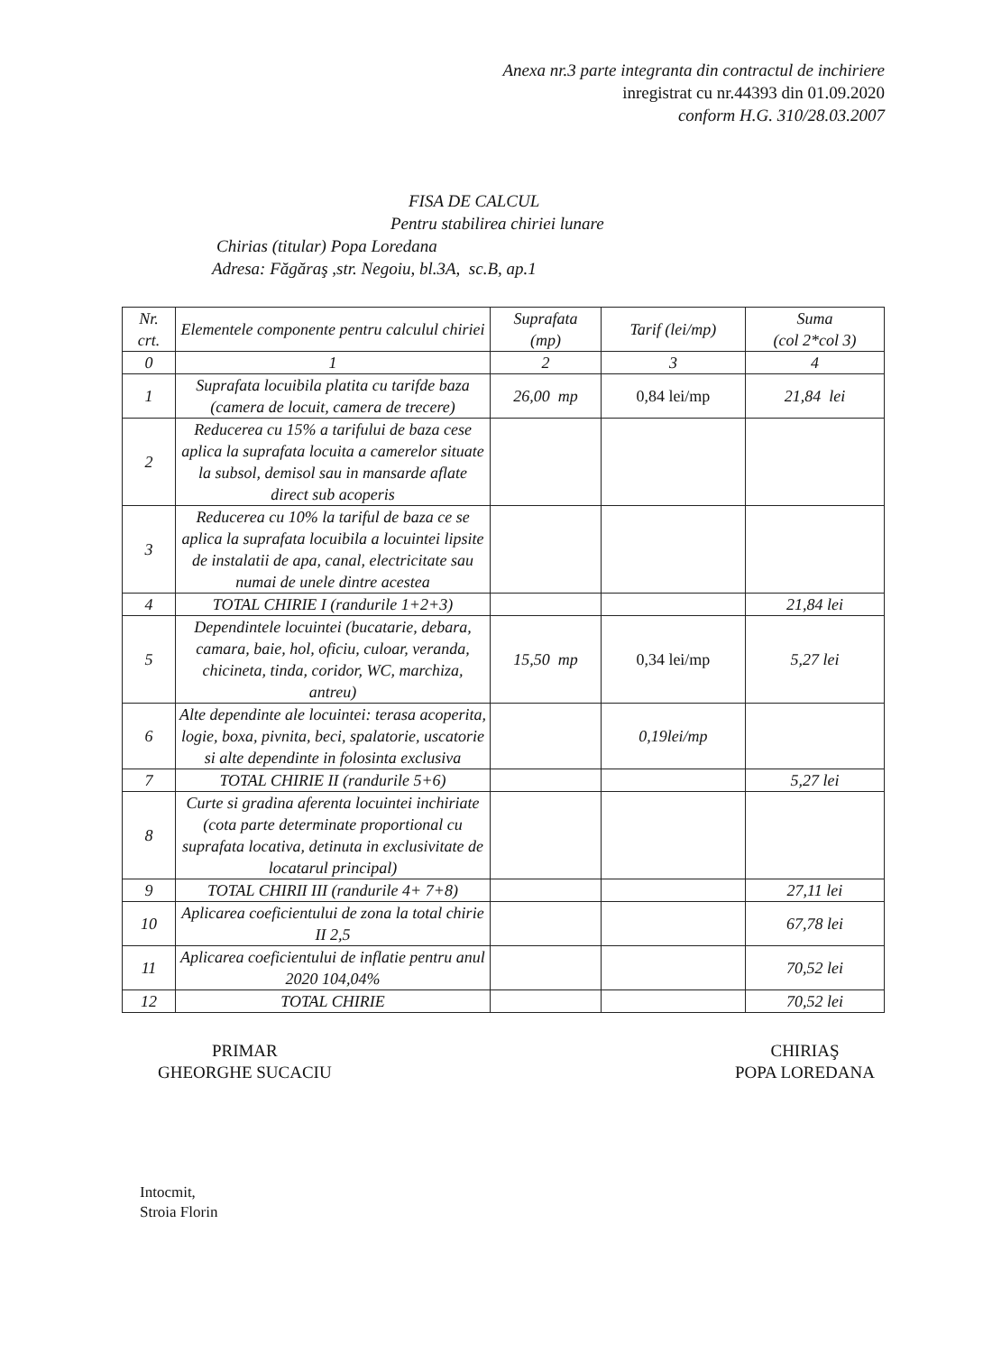Anexa nr.3 parte integranta din contractul de inchiriere
inregistrat cu nr.44393 din 01.09.2020
conform H.G. 310/28.03.2007
FISA DE CALCUL
Pentru stabilirea chiriei lunare
Chirias (titular) Popa Loredana
Adresa: Făgăraş ,str. Negoiu, bl.3A, sc.B, ap.1
| Nr. crt. | Elementele componente pentru calculul chiriei | Suprafata (mp) | Tarif (lei/mp) | Suma (col 2*col 3) |
| --- | --- | --- | --- | --- |
| 0 | 1 | 2 | 3 | 4 |
| 1 | Suprafata locuibila platita cu tarifde baza (camera de locuit, camera de trecere) | 26,00 mp | 0,84 lei/mp | 21,84 lei |
| 2 | Reducerea cu 15% a tarifului de baza cese aplica la suprafata locuita a camerelor situate la subsol, demisol sau in mansarde aflate direct sub acoperis | | | |
| 3 | Reducerea cu 10% la tariful de baza ce se aplica la suprafata locuibila a locuintei lipsite de instalatii de apa, canal, electricitate sau numai de unele dintre acestea | | | |
| 4 | TOTAL CHIRIE I (randurile 1+2+3) | | | 21,84 lei |
| 5 | Dependintele locuintei (bucatarie, debara, camara, baie, hol, oficiu, culoar, veranda, chicineta, tinda, coridor, WC, marchiza, antreu) | 15,50 mp | 0,34 lei/mp | 5,27 lei |
| 6 | Alte dependinte ale locuintei: terasa acoperita, logie, boxa, pivnita, beci, spalatorie, uscatorie si alte dependinte in folosinta exclusiva | | 0,19lei/mp | |
| 7 | TOTAL CHIRIE II (randurile 5+6) | | | 5,27 lei |
| 8 | Curte si gradina aferenta locuintei inchiriate (cota parte determinate proportional cu suprafata locativa, detinuta in exclusivitate de locatarul principal) | | | |
| 9 | TOTAL CHIRII III (randurile 4+ 7+8) | | | 27,11 lei |
| 10 | Aplicarea coeficientului de zona la total chirie II 2,5 | | | 67,78 lei |
| 11 | Aplicarea coeficientului de inflatie pentru anul 2020 104,04% | | | 70,52 lei |
| 12 | TOTAL CHIRIE | | | 70,52 lei |
PRIMAR
GHEORGHE SUCACIU
CHIRIAŞ
POPA LOREDANA
Intocmit,
Stroia Florin